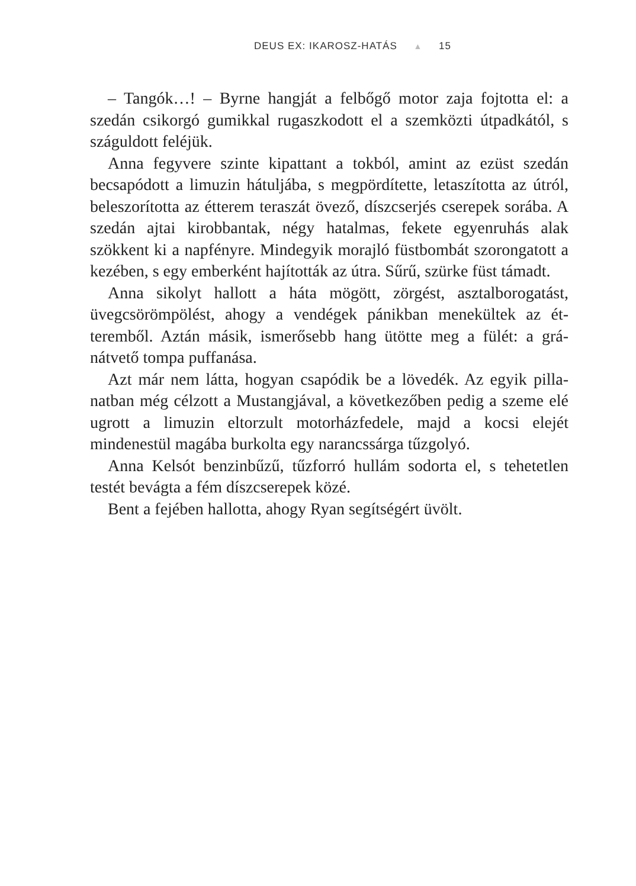DEUS EX: IKAROSZ-HATÁS ▲ 15
– Tangók…! – Byrne hangját a felbőgő motor zaja fojtotta el: a szedán csikorgó gumikkal rugaszkodott el a szemközti útpadká­tól, s száguldott feléjük.
Anna fegyvere szinte kipattant a tokból, amint az ezüst szedán becsapódott a limuzin hátuljába, s megpördítette, letaszította az útról, beleszorította az étterem teraszát övező, díszcserjés cserepek sorába. A szedán ajtai kirobbantak, négy hatalmas, fekete egyen­ruhás alak szökkent ki a napfényre. Mindegyik morajló füstbom­bát szorongatott a kezében, s egy emberként hajították az útra. Sűrű, szürke füst támadt.
Anna sikolyt hallott a háta mögött, zörgést, asztalborogatást, üvegcsörömpölést, ahogy a vendégek pánikban menekültek az ét­teremből. Aztán másik, ismerősebb hang ütötte meg a fülét: a grá­nátvető tompa puffanása.
Azt már nem látta, hogyan csapódik be a lövedék. Az egyik pilla­natban még célzott a Mustangjával, a következőben pedig a szeme elé ugrott a limuzin eltorzult motorházfedele, majd a kocsi elejét mindenestül magába burkolta egy narancssárga tűzgolyó.
Anna Kelsót benzinbűzű, tűzforró hullám sodorta el, s tehetet­len testét bevágta a fém díszcserepek közé.
Bent a fejében hallotta, ahogy Ryan segítségért üvölt.